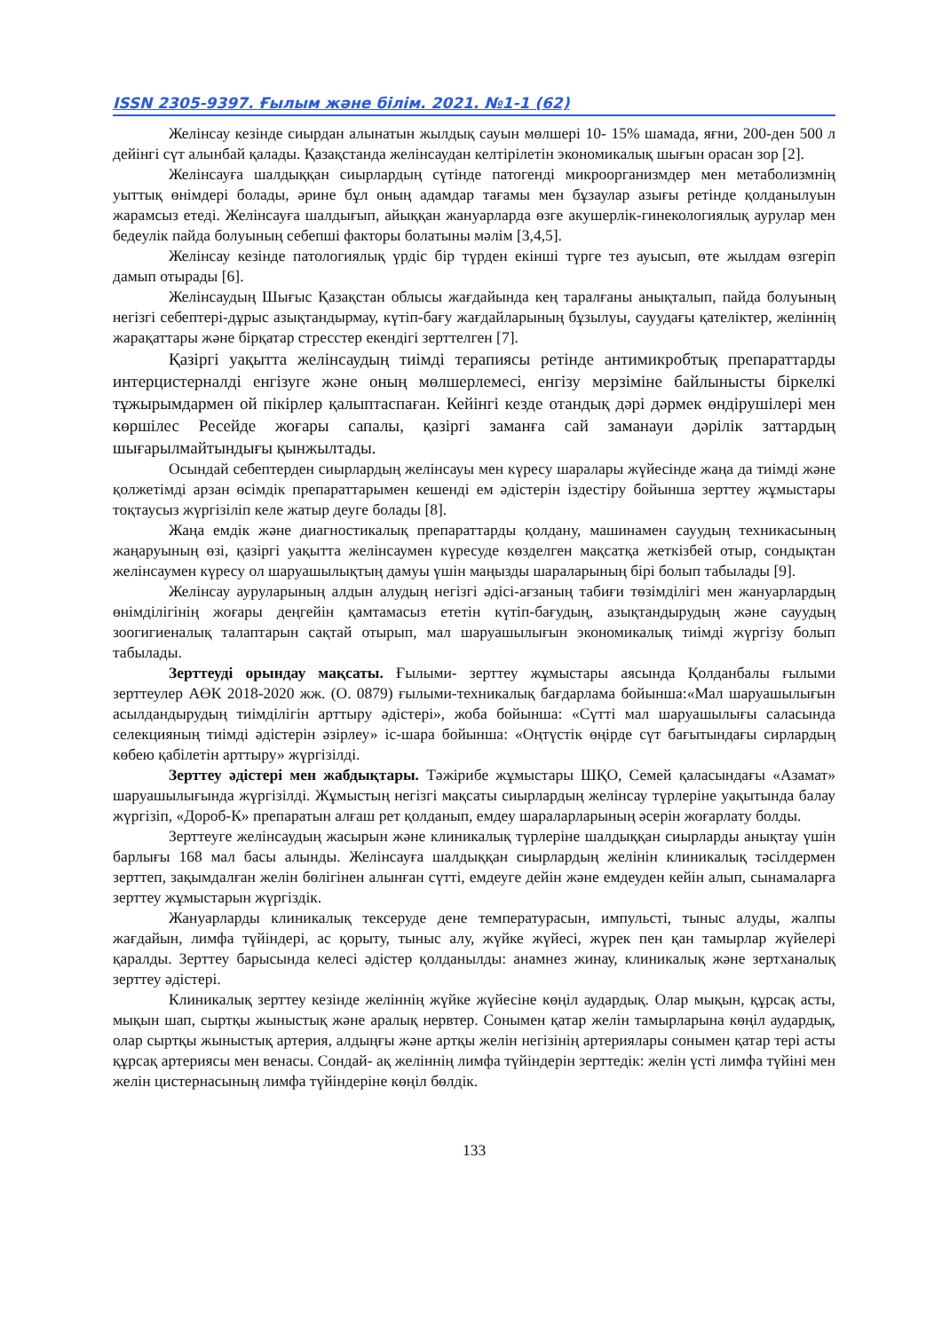ISSN 2305-9397. Ғылым және білім. 2021. №1-1 (62)
Желінсау кезінде сиырдан алынатын жылдық сауын мөлшері 10- 15% шамада, яғни, 200-ден 500 л дейінгі сүт алынбай қалады. Қазақстанда желінсаудан келтірілетін экономикалық шығын орасан зор [2].
Желінсауға шалдыққан сиырлардың сүтінде патогенді микроорганизмдер мен метаболизмнің уыттық өнімдері болады, әрине бұл оның адамдар тағамы мен бұзаулар азығы ретінде қолданылуын жарамсыз етеді. Желінсауға шалдығып, айыққан жануарларда өзге акушерлік-гинекологиялық аурулар мен бедеулік пайда болуының себепші факторы болатыны мәлім [3,4,5].
Желінсау кезінде патологиялық үрдіс бір түрден екінші түрге тез ауысып, өте жылдам өзгеріп дамып отырады [6].
Желінсаудың Шығыс Қазақстан облысы жағдайында кең таралғаны анықталып, пайда болуының негізгі себептері-дұрыс азықтандырмау, күтіп-бағу жағдайларының бұзылуы, сауудағы қателіктер, желіннің жарақаттары және бірқатар стресстер екендігі зерттелген [7].
Қазіргі уақытта желінсаудың тиімді терапиясы ретінде антимикробтық препараттарды интерцистерналді енгізуге және оның мөлшерлемесі, енгізу мерзіміне байлынысты біркелкі тұжырымдармен ой пікірлер қалыптаспаған. Кейінгі кезде отандық дәрі дәрмек өндірушілері мен көршілес Ресейде жоғары сапалы, қазіргі заманға сай заманауи дәрілік заттардың шығарылмайтындығы қынжылтады.
Осындай себептерден сиырлардың желінсауы мен күресу шаралары жүйесінде жаңа да тиімді және қолжетімді арзан өсімдік препараттарымен кешенді ем әдістерін іздестіру бойынша зерттеу жұмыстары тоқтаусыз жүргізіліп келе жатыр деуге болады [8].
Жаңа емдік және диагностикалық препараттарды қолдану, машинамен сауудың техникасының жаңаруының өзі, қазіргі уақытта желінсаумен күресуде көзделген мақсатқа жеткізбей отыр, сондықтан желінсаумен күресу ол шаруашылықтың дамуы үшін маңызды шараларының бірі болып табылады [9].
Желінсау ауруларының алдын алудың негізгі әдісі-ағзаның табиғи төзімділігі мен жануарлардың өнімділігінің жоғары деңгейін қамтамасыз ететін күтіп-бағудың, азықтандырудың және сауудың зоогигиеналық талаптарын сақтай отырып, мал шаруашылығын экономикалық тиімді жүргізу болып табылады.
Зерттеуді орындау мақсаты. Ғылыми- зерттеу жұмыстары аясында Қолданбалы ғылыми зерттеулер АӨК 2018-2020 жж. (О. 0879) ғылыми-техникалық бағдарлама бойынша:«Мал шаруашылығын асылдандырудың тиімділігін арттыру әдістері», жоба бойынша: «Сүтті мал шаруашылығы саласында селекцияның тиімді әдістерін әзірлеу» іс-шара бойынша: «Оңтүстік өңірде сүт бағытындағы сирлардың көбею қабілетін арттыру» жүргізілді.
Зерттеу әдістері мен жабдықтары. Тәжірибе жұмыстары ШҚО, Семей қаласындағы «Азамат» шаруашылығында жүргізілді. Жұмыстың негізгі мақсаты сиырлардың желінсау түрлеріне уақытында балау жүргізіп, «Дороб-К» препаратын алғаш рет қолданып, емдеу шараларларының әсерін жоғарлату болды.
Зерттеуге желінсаудың жасырын және клиникалық түрлеріне шалдыққан сиырларды анықтау үшін барлығы 168 мал басы алынды. Желінсауға шалдыққан сиырлардың желінін клиникалық тәсілдермен зерттеп, зақымдалған желін бөлігінен алынған сүтті, емдеуге дейін және емдеуден кейін алып, сынамаларға зерттеу жұмыстарын жүргіздік.
Жануарларды клиникалық тексеруде дене температурасын, импульсті, тыныс алуды, жалпы жағдайын, лимфа түйіндері, ас қорыту, тыныс алу, жүйке жүйесі, жүрек пен қан тамырлар жүйелері қаралды. Зерттеу барысында келесі әдістер қолданылды: анамнез жинау, клиникалық және зертханалық зерттеу әдістері.
Клиникалық зерттеу кезінде желіннің жүйке жүйесіне көңіл аудардық. Олар мықын, құрсақ асты, мықын шап, сыртқы жыныстық және аралық нервтер. Сонымен қатар желін тамырларына көңіл аудардық, олар сыртқы жыныстық артерия, алдыңғы және артқы желін негізінің артериялары сонымен қатар тері асты құрсақ артериясы мен венасы. Сондай- ақ желіннің лимфа түйіндерін зерттедік: желін үсті лимфа түйіні мен желін цистернасының лимфа түйіндеріне көңіл бөлдік.
133